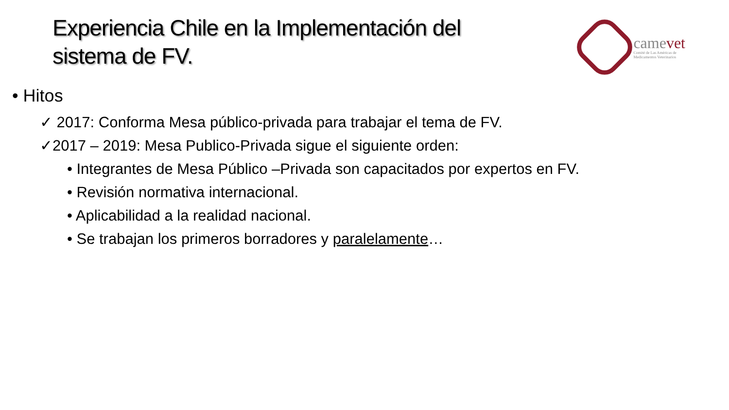Experiencia Chile en la Implementación del
sistema de FV.
camevet
Comité de Las Américas de
Medicamentos Veterinarios
• Hitos
✓ 2017: Conforma Mesa público-privada para trabajar el tema de FV.
✓2017 – 2019: Mesa Publico-Privada sigue el siguiente orden:
• Integrantes de Mesa Público –Privada son capacitados por expertos en FV.
• Revisión normativa internacional.
• Aplicabilidad a la realidad nacional.
• Se trabajan los primeros borradores y paralelamente…